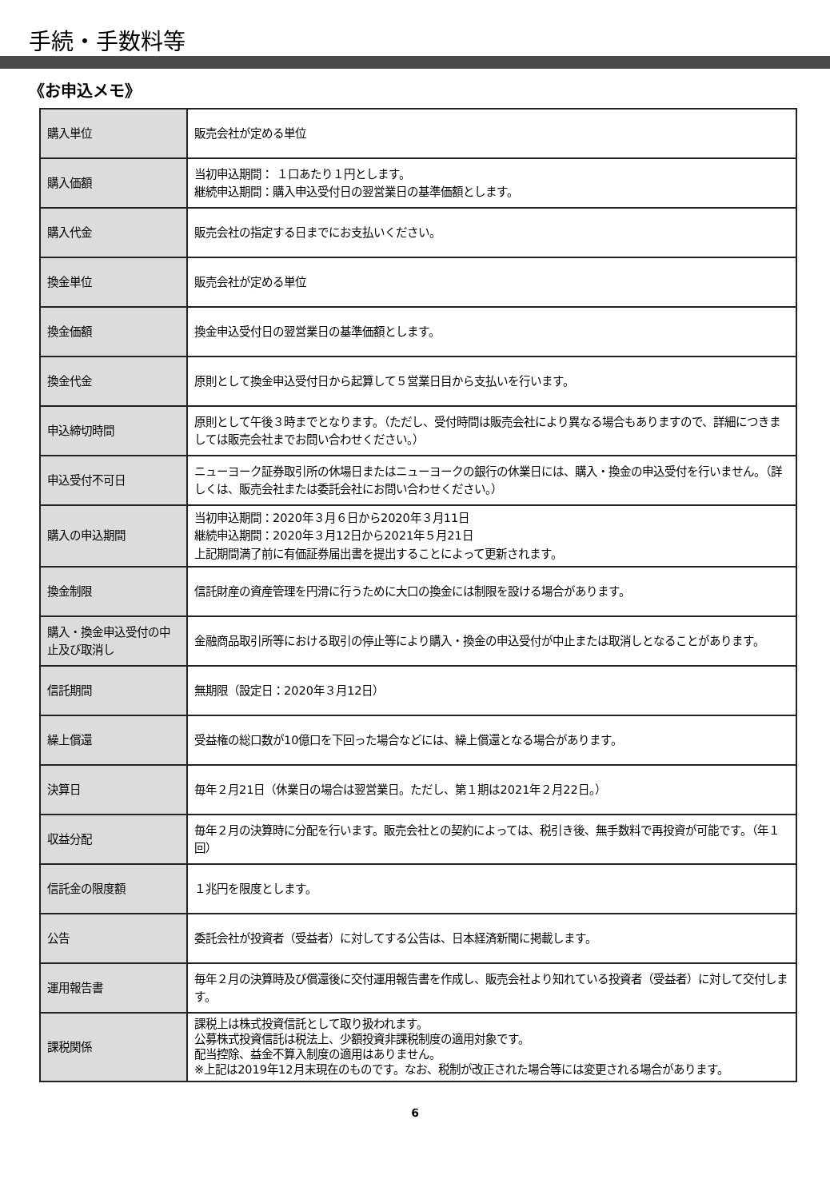手続・手数料等
《お申込メモ》
| 購入単位 | 販売会社が定める単位 |
| 購入価額 | 当初申込期間： １口あたり１円とします。 継続申込期間：購入申込受付日の翌営業日の基準価額とします。 |
| 購入代金 | 販売会社の指定する日までにお支払いください。 |
| 換金単位 | 販売会社が定める単位 |
| 換金価額 | 換金申込受付日の翌営業日の基準価額とします。 |
| 換金代金 | 原則として換金申込受付日から起算して５営業日目から支払いを行います。 |
| 申込締切時間 | 原則として午後３時までとなります。（ただし、受付時間は販売会社により異なる場合もありますので、詳細につきましては販売会社までお問い合わせください。） |
| 申込受付不可日 | ニューヨーク証券取引所の休場日またはニューヨークの銀行の休業日には、購入・換金の申込受付を行いません。（詳しくは、販売会社または委託会社にお問い合わせください。） |
| 購入の申込期間 | 当初申込期間：2020年３月６日から2020年３月11日 継続申込期間：2020年３月12日から2021年５月21日 上記期間満了前に有価証券届出書を提出することによって更新されます。 |
| 換金制限 | 信託財産の資産管理を円滑に行うために大口の換金には制限を設ける場合があります。 |
| 購入・換金申込受付の中止及び取消し | 金融商品取引所等における取引の停止等により購入・換金の申込受付が中止または取消しとなることがあります。 |
| 信託期間 | 無期限（設定日：2020年３月12日） |
| 繰上償還 | 受益権の総口数が10億口を下回った場合などには、繰上償還となる場合があります。 |
| 決算日 | 毎年２月21日（休業日の場合は翌営業日。ただし、第１期は2021年２月22日。） |
| 収益分配 | 毎年２月の決算時に分配を行います。販売会社との契約によっては、税引き後、無手数料で再投資が可能です。（年１回） |
| 信託金の限度額 | １兆円を限度とします。 |
| 公告 | 委託会社が投資者（受益者）に対してする公告は、日本経済新聞に掲載します。 |
| 運用報告書 | 毎年２月の決算時及び償還後に交付運用報告書を作成し、販売会社より知れている投資者（受益者）に対して交付します。 |
| 課税関係 | 課税上は株式投資信託として取り扱われます。 公募株式投資信託は税法上、少額投資非課税制度の適用対象です。 配当控除、益金不算入制度の適用はありません。 ※上記は2019年12月末現在のものです。なお、税制が改正された場合等には変更される場合があります。 |
6